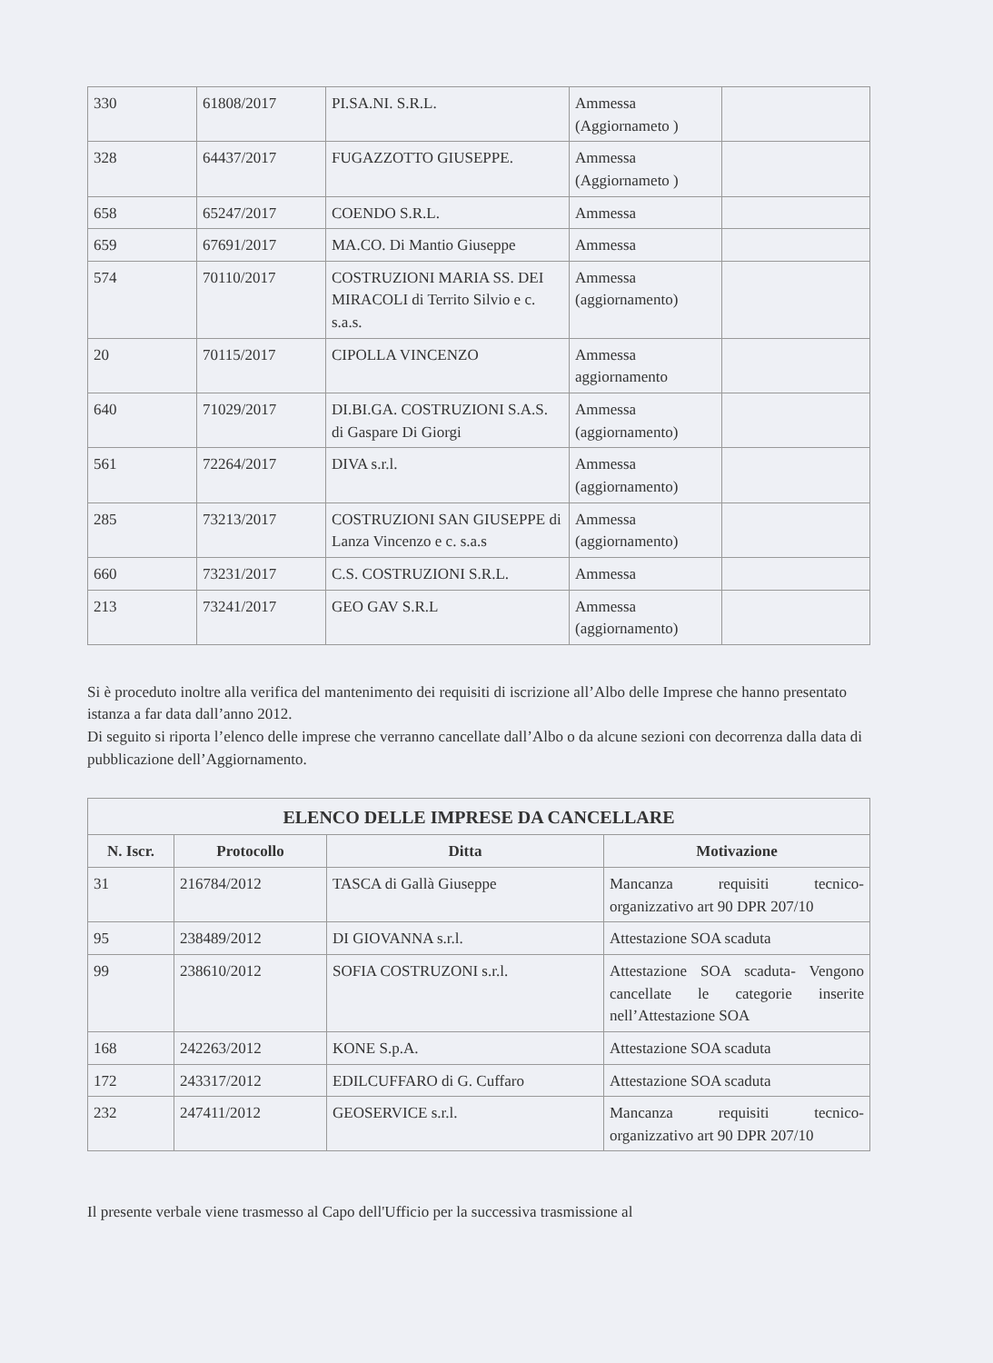| 330 | 61808/2017 | PI.SA.NI. S.R.L. | Ammessa (Aggiornameto ) | |
| 328 | 64437/2017 | FUGAZZOTTO GIUSEPPE. | Ammessa (Aggiornameto ) | |
| 658 | 65247/2017 | COENDO S.R.L. | Ammessa | |
| 659 | 67691/2017 | MA.CO. Di Mantio Giuseppe | Ammessa | |
| 574 | 70110/2017 | COSTRUZIONI MARIA SS. DEI MIRACOLI di Territo Silvio e c. s.a.s. | Ammessa (aggiornamento) | |
| 20 | 70115/2017 | CIPOLLA VINCENZO | Ammessa aggiornamento | |
| 640 | 71029/2017 | DI.BI.GA. COSTRUZIONI S.A.S. di Gaspare Di Giorgi | Ammessa (aggiornamento) | |
| 561 | 72264/2017 | DIVA s.r.l. | Ammessa (aggiornamento) | |
| 285 | 73213/2017 | COSTRUZIONI SAN GIUSEPPE di Lanza Vincenzo e c. s.a.s | Ammessa (aggiornamento) | |
| 660 | 73231/2017 | C.S. COSTRUZIONI S.R.L. | Ammessa | |
| 213 | 73241/2017 | GEO GAV S.R.L | Ammessa (aggiornamento) | |
Si è proceduto inoltre alla verifica del mantenimento dei requisiti di iscrizione all’Albo delle Imprese che hanno presentato istanza a far data dall’anno 2012.
Di seguito si riporta l’elenco delle imprese che verranno cancellate dall’Albo o da alcune sezioni con decorrenza dalla data di pubblicazione dell’Aggiornamento.
| ELENCO DELLE IMPRESE DA CANCELLARE | | | |
| --- | --- | --- | --- |
| N. Iscr. | Protocollo | Ditta | Motivazione |
| 31 | 216784/2012 | TASCA di Gallà Giuseppe | Mancanza requisiti tecnico-organizzativo art 90 DPR 207/10 |
| 95 | 238489/2012 | DI GIOVANNA s.r.l. | Attestazione SOA scaduta |
| 99 | 238610/2012 | SOFIA COSTRUZONI s.r.l. | Attestazione SOA scaduta- Vengono cancellate le categorie inserite nell’Attestazione SOA |
| 168 | 242263/2012 | KONE S.p.A. | Attestazione SOA scaduta |
| 172 | 243317/2012 | EDILCUFFARO di G. Cuffaro | Attestazione SOA scaduta |
| 232 | 247411/2012 | GEOSERVICE s.r.l. | Mancanza requisiti tecnico-organizzativo art 90 DPR 207/10 |
Il presente verbale viene trasmesso al Capo dell'Ufficio per la successiva trasmissione al